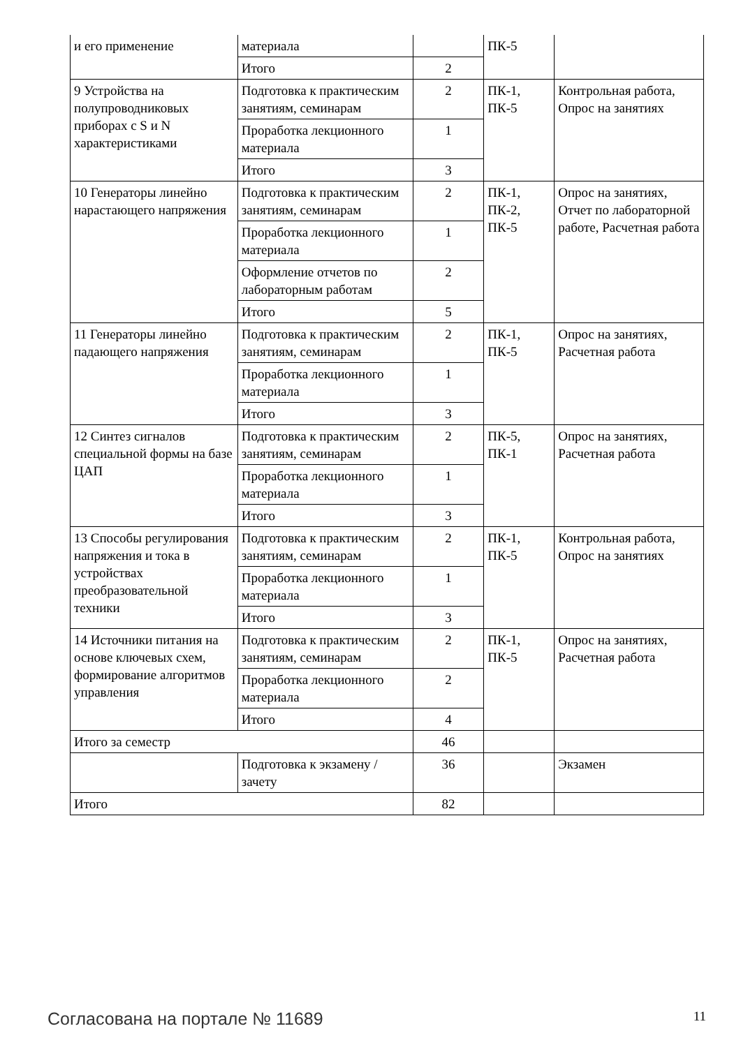| и его применение | материала | | ПК-5 | |
| | Итого | 2 | | |
| 9 Устройства на полупроводниковых приборах с S и N характеристиками | Подготовка к практическим занятиям, семинарам | 2 | ПК-1, ПК-5 | Контрольная работа, Опрос на занятиях |
| | Проработка лекционного материала | 1 | | |
| | Итого | 3 | | |
| 10 Генераторы линейно нарастающего напряжения | Подготовка к практическим занятиям, семинарам | 2 | ПК-1, ПК-2, ПК-5 | Опрос на занятиях, Отчет по лабораторной работе, Расчетная работа |
| | Проработка лекционного материала | 1 | | |
| | Оформление отчетов по лабораторным работам | 2 | | |
| | Итого | 5 | | |
| 11 Генераторы линейно падающего напряжения | Подготовка к практическим занятиям, семинарам | 2 | ПК-1, ПК-5 | Опрос на занятиях, Расчетная работа |
| | Проработка лекционного материала | 1 | | |
| | Итого | 3 | | |
| 12 Синтез сигналов специальной формы на базе ЦАП | Подготовка к практическим занятиям, семинарам | 2 | ПК-5, ПК-1 | Опрос на занятиях, Расчетная работа |
| | Проработка лекционного материала | 1 | | |
| | Итого | 3 | | |
| 13 Способы регулирования напряжения и тока в устройствах преобразовательной техники | Подготовка к практическим занятиям, семинарам | 2 | ПК-1, ПК-5 | Контрольная работа, Опрос на занятиях |
| | Проработка лекционного материала | 1 | | |
| | Итого | 3 | | |
| 14 Источники питания на основе ключевых схем, формирование алгоритмов управления | Подготовка к практическим занятиям, семинарам | 2 | ПК-1, ПК-5 | Опрос на занятиях, Расчетная работа |
| | Проработка лекционного материала | 2 | | |
| | Итого | 4 | | |
| Итого за семестр | | 46 | | |
| | Подготовка к экзамену / зачету | 36 | | Экзамен |
| Итого | | 82 | | |
Согласована на портале № 11689 11